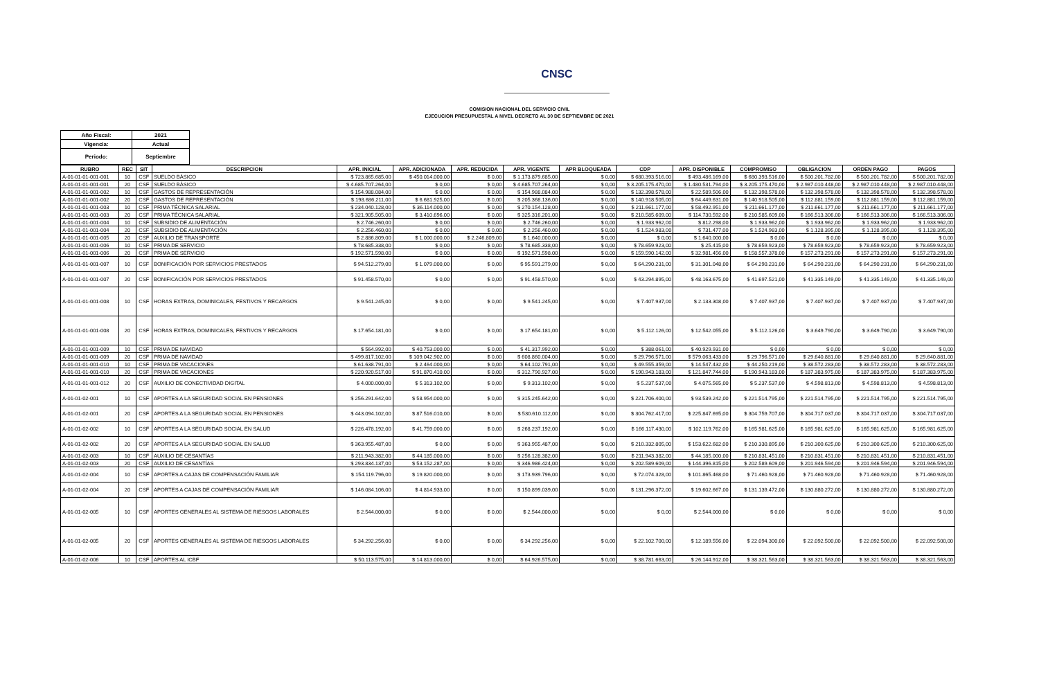CNSC
COMISION NACIONAL DEL SERVICIO CIVIL
EJECUCION PRESUPUESTAL A NIVEL DECRETO AL 30 DE SEPTIEMBRE DE 2021
| Año Fiscal: | 2021 |
| Vigencia: | Actual |
| Periodo: | Septiembre |
| RUBRO | REC | SIT | DESCRIPCION | APR. INICIAL | APR. ADICIONADA | APR. REDUCIDA | APR. VIGENTE | APR BLOQUEADA | CDP | APR. DISPONIBLE | COMPROMISO | OBLIGACION | ORDEN PAGO | PAGOS |
| --- | --- | --- | --- | --- | --- | --- | --- | --- | --- | --- | --- | --- | --- | --- |
| A-01-01-01-001-001 | 10 | CSF | SUELDO BÁSICO | $ 723.865.685,00 | $ 450.014.000,00 | $ 0,00 | $ 1.173.879.685,00 | $ 0,00 | $ 680.393.516,00 | $ 493.486.169,00 | $ 680.393.516,00 | $ 500.201.782,00 | $ 500.201.782,00 | $ 500.201.782,00 |
| A-01-01-01-001-001 | 20 | CSF | SUELDO BÁSICO | $ 4.685.707.264,00 | $ 0,00 | $ 0,00 | $ 4.685.707.264,00 | $ 0,00 | $ 3.205.175.470,00 | $ 1.480.531.794,00 | $ 3.205.175.470,00 | $ 2.987.010.448,00 | $ 2.987.010.448,00 | $ 2.987.010.448,00 |
| A-01-01-01-001-002 | 10 | CSF | GASTOS DE REPRESENTACIÓN | $ 154.988.084,00 | $ 0,00 | $ 0,00 | $ 154.988.084,00 | $ 0,00 | $ 132.398.578,00 | $ 22.589.506,00 | $ 132.398.578,00 | $ 132.398.578,00 | $ 132.398.578,00 | $ 132.398.578,00 |
| A-01-01-01-001-002 | 20 | CSF | GASTOS DE REPRESENTACIÓN | $ 198.686.211,00 | $ 6.681.925,00 | $ 0,00 | $ 205.368.136,00 | $ 0,00 | $ 140.918.505,00 | $ 64.449.631,00 | $ 140.918.505,00 | $ 112.881.159,00 | $ 112.881.159,00 | $ 112.881.159,00 |
| A-01-01-01-001-003 | 10 | CSF | PRIMA TÉCNICA SALARIAL | $ 234.040.128,00 | $ 36.114.000,00 | $ 0,00 | $ 270.154.128,00 | $ 0,00 | $ 211.661.177,00 | $ 58.492.951,00 | $ 211.661.177,00 | $ 211.661.177,00 | $ 211.661.177,00 | $ 211.661.177,00 |
| A-01-01-01-001-003 | 20 | CSF | PRIMA TÉCNICA SALARIAL | $ 321.905.505,00 | $ 3.410.696,00 | $ 0,00 | $ 325.316.201,00 | $ 0,00 | $ 210.585.609,00 | $ 114.730.592,00 | $ 210.585.609,00 | $ 166.513.306,00 | $ 166.513.306,00 | $ 166.513.306,00 |
| A-01-01-01-001-004 | 10 | CSF | SUBSIDIO DE ALIMENTACIÓN | $ 2.746.260,00 | $ 0,00 | $ 0,00 | $ 2.746.260,00 | $ 0,00 | $ 1.933.962,00 | $ 812.298,00 | $ 1.933.962,00 | $ 1.933.962,00 | $ 1.933.962,00 | $ 1.933.962,00 |
| A-01-01-01-001-004 | 20 | CSF | SUBSIDIO DE ALIMENTACIÓN | $ 2.256.460,00 | $ 0,00 | $ 0,00 | $ 2.256.460,00 | $ 0,00 | $ 1.524.983,00 | $ 731.477,00 | $ 1.524.983,00 | $ 1.128.395,00 | $ 1.128.395,00 | $ 1.128.395,00 |
| A-01-01-01-001-005 | 20 | CSF | AUXILIO DE TRANSPORTE | $ 2.886.809,00 | $ 1.000.000,00 | $ 2.246.809,00 | $ 1.640.000,00 | $ 0,00 | $ 0,00 | $ 1.640.000,00 | $ 0,00 | $ 0,00 | $ 0,00 | $ 0,00 |
| A-01-01-01-001-006 | 10 | CSF | PRIMA DE SERVICIO | $ 78.685.338,00 | $ 0,00 | $ 0,00 | $ 78.685.338,00 | $ 0,00 | $ 78.659.923,00 | $ 25.415,00 | $ 78.659.923,00 | $ 78.659.923,00 | $ 78.659.923,00 | $ 78.659.923,00 |
| A-01-01-01-001-006 | 20 | CSF | PRIMA DE SERVICIO | $ 192.571.598,00 | $ 0,00 | $ 0,00 | $ 192.571.598,00 | $ 0,00 | $ 159.590.142,00 | $ 32.981.456,00 | $ 158.557.378,00 | $ 157.273.291,00 | $ 157.273.291,00 | $ 157.273.291,00 |
| A-01-01-01-001-007 | 10 | CSF | BONIFICACIÓN POR SERVICIOS PRESTADOS | $ 94.512.279,00 | $ 1.079.000,00 | $ 0,00 | $ 95.591.279,00 | $ 0,00 | $ 64.290.231,00 | $ 31.301.048,00 | $ 64.290.231,00 | $ 64.290.231,00 | $ 64.290.231,00 | $ 64.290.231,00 |
| A-01-01-01-001-007 | 20 | CSF | BONIFICACIÓN POR SERVICIOS PRESTADOS | $ 91.458.570,00 | $ 0,00 | $ 0,00 | $ 91.458.570,00 | $ 0,00 | $ 43.294.895,00 | $ 48.163.675,00 | $ 41.697.521,00 | $ 41.335.149,00 | $ 41.335.149,00 | $ 41.335.149,00 |
| A-01-01-01-001-008 | 10 | CSF | HORAS EXTRAS, DOMINICALES, FESTIVOS Y RECARGOS | $ 9.541.245,00 | $ 0,00 | $ 0,00 | $ 9.541.245,00 | $ 0,00 | $ 7.407.937,00 | $ 2.133.308,00 | $ 7.407.937,00 | $ 7.407.937,00 | $ 7.407.937,00 | $ 7.407.937,00 |
| A-01-01-01-001-008 | 20 | CSF | HORAS EXTRAS, DOMINICALES, FESTIVOS Y RECARGOS | $ 17.654.181,00 | $ 0,00 | $ 0,00 | $ 17.654.181,00 | $ 0,00 | $ 5.112.126,00 | $ 12.542.055,00 | $ 5.112.126,00 | $ 3.649.790,00 | $ 3.649.790,00 | $ 3.649.790,00 |
| A-01-01-01-001-009 | 10 | CSF | PRIMA DE NAVIDAD | $ 564.992,00 | $ 40.753.000,00 | $ 0,00 | $ 41.317.992,00 | $ 0,00 | $ 388.061,00 | $ 40.929.931,00 | $ 0,00 | $ 0,00 | $ 0,00 | $ 0,00 |
| A-01-01-01-001-009 | 20 | CSF | PRIMA DE NAVIDAD | $ 499.817.102,00 | $ 109.042.902,00 | $ 0,00 | $ 608.860.004,00 | $ 0,00 | $ 29.796.571,00 | $ 579.063.433,00 | $ 29.796.571,00 | $ 29.640.881,00 | $ 29.640.881,00 | $ 29.640.881,00 |
| A-01-01-01-001-010 | 10 | CSF | PRIMA DE VACACIONES | $ 61.638.791,00 | $ 2.464.000,00 | $ 0,00 | $ 64.102.791,00 | $ 0,00 | $ 49.555.359,00 | $ 14.547.432,00 | $ 44.250.219,00 | $ 38.572.283,00 | $ 38.572.283,00 | $ 38.572.283,00 |
| A-01-01-01-001-010 | 20 | CSF | PRIMA DE VACACIONES | $ 220.920.517,00 | $ 91.870.410,00 | $ 0,00 | $ 312.790.927,00 | $ 0,00 | $ 190.943.183,00 | $ 121.847.744,00 | $ 190.943.183,00 | $ 187.383.975,00 | $ 187.383.975,00 | $ 187.383.975,00 |
| A-01-01-01-001-012 | 20 | CSF | AUXILIO DE CONECTIVIDAD DIGITAL | $ 4.000.000,00 | $ 5.313.102,00 | $ 0,00 | $ 9.313.102,00 | $ 0,00 | $ 5.237.537,00 | $ 4.075.565,00 | $ 5.237.537,00 | $ 4.598.813,00 | $ 4.598.813,00 | $ 4.598.813,00 |
| A-01-01-02-001 | 10 | CSF | APORTES A LA SEGURIDAD SOCIAL EN PENSIONES | $ 256.291.642,00 | $ 58.954.000,00 | $ 0,00 | $ 315.245.642,00 | $ 0,00 | $ 221.706.400,00 | $ 93.539.242,00 | $ 221.514.795,00 | $ 221.514.795,00 | $ 221.514.795,00 | $ 221.514.795,00 |
| A-01-01-02-001 | 20 | CSF | APORTES A LA SEGURIDAD SOCIAL EN PENSIONES | $ 443.094.102,00 | $ 87.516.010,00 | $ 0,00 | $ 530.610.112,00 | $ 0,00 | $ 304.762.417,00 | $ 225.847.695,00 | $ 304.759.707,00 | $ 304.717.037,00 | $ 304.717.037,00 | $ 304.717.037,00 |
| A-01-01-02-002 | 10 | CSF | APORTES A LA SEGURIDAD SOCIAL EN SALUD | $ 226.478.192,00 | $ 41.759.000,00 | $ 0,00 | $ 268.237.192,00 | $ 0,00 | $ 166.117.430,00 | $ 102.119.762,00 | $ 165.981.625,00 | $ 165.981.625,00 | $ 165.981.625,00 | $ 165.981.625,00 |
| A-01-01-02-002 | 20 | CSF | APORTES A LA SEGURIDAD SOCIAL EN SALUD | $ 363.955.487,00 | $ 0,00 | $ 0,00 | $ 363.955.487,00 | $ 0,00 | $ 210.332.805,00 | $ 153.622.682,00 | $ 210.330.895,00 | $ 210.300.625,00 | $ 210.300.625,00 | $ 210.300.625,00 |
| A-01-01-02-003 | 10 | CSF | AUXILIO DE CESANTÍAS | $ 211.943.382,00 | $ 44.185.000,00 | $ 0,00 | $ 256.128.382,00 | $ 0,00 | $ 211.943.382,00 | $ 44.185.000,00 | $ 210.831.451,00 | $ 210.831.451,00 | $ 210.831.451,00 | $ 210.831.451,00 |
| A-01-01-02-003 | 20 | CSF | AUXILIO DE CESANTÍAS | $ 293.834.137,00 | $ 53.152.287,00 | $ 0,00 | $ 346.986.424,00 | $ 0,00 | $ 202.589.609,00 | $ 144.396.815,00 | $ 202.589.609,00 | $ 201.946.594,00 | $ 201.946.594,00 | $ 201.946.594,00 |
| A-01-01-02-004 | 10 | CSF | APORTES A CAJAS DE COMPENSACIÓN FAMILIAR | $ 154.119.796,00 | $ 19.820.000,00 | $ 0,00 | $ 173.939.796,00 | $ 0,00 | $ 72.074.328,00 | $ 101.865.468,00 | $ 71.460.928,00 | $ 71.460.928,00 | $ 71.460.928,00 | $ 71.460.928,00 |
| A-01-01-02-004 | 20 | CSF | APORTES A CAJAS DE COMPENSACIÓN FAMILIAR | $ 146.084.106,00 | $ 4.814.933,00 | $ 0,00 | $ 150.899.039,00 | $ 0,00 | $ 131.296.372,00 | $ 19.602.667,00 | $ 131.139.472,00 | $ 130.880.272,00 | $ 130.880.272,00 | $ 130.880.272,00 |
| A-01-01-02-005 | 10 | CSF | APORTES GENERALES AL SISTEMA DE RIESGOS LABORALES | $ 2.544.000,00 | $ 0,00 | $ 0,00 | $ 2.544.000,00 | $ 0,00 | $ 0,00 | $ 2.544.000,00 | $ 0,00 | $ 0,00 | $ 0,00 | $ 0,00 |
| A-01-01-02-005 | 20 | CSF | APORTES GENERALES AL SISTEMA DE RIESGOS LABORALES | $ 34.292.256,00 | $ 0,00 | $ 0,00 | $ 34.292.256,00 | $ 0,00 | $ 22.102.700,00 | $ 12.189.556,00 | $ 22.094.300,00 | $ 22.092.500,00 | $ 22.092.500,00 | $ 22.092.500,00 |
| A-01-01-02-006 | 10 | CSF | APORTES AL ICBF | $ 50.113.575,00 | $ 14.813.000,00 | $ 0,00 | $ 64.926.575,00 | $ 0,00 | $ 38.781.663,00 | $ 26.144.912,00 | $ 38.321.563,00 | $ 38.321.563,00 | $ 38.321.563,00 | $ 38.321.563,00 |